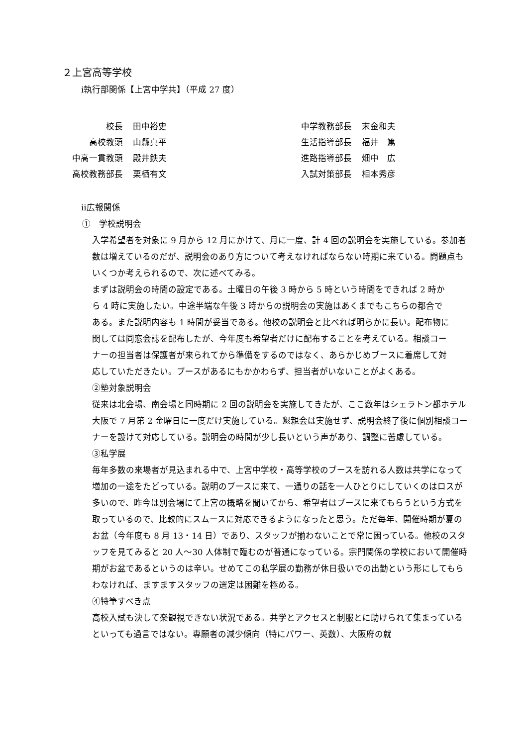２上宮高等学校
ⅰ執行部関係【上宮中学共】（平成 27 度）
| 校長 | 田中裕史 | | 中学教務部長 | 末金和夫 |
| 高校教頭 | 山縣真平 | | 生活指導部長 | 福井 篤 |
| 中高一貫教頭 | 殿井鉄夫 | | 進路指導部長 | 畑中 広 |
| 高校教務部長 | 栗栖有文 | | 入試対策部長 | 相本秀彦 |
ⅱ広報関係
①　学校説明会
入学希望者を対象に 9 月から 12 月にかけて、月に一度、計 4 回の説明会を実施している。参加者数は増えているのだが、説明会のあり方について考えなければならない時期に来ている。問題点もいくつか考えられるので、次に述べてみる。
まずは説明会の時間の設定である。土曜日の午後 3 時から 5 時という時間をできれば 2 時から 4 時に実施したい。中途半端な午後 3 時からの説明会の実施はあくまでもこちらの都合である。また説明内容も 1 時間が妥当である。他校の説明会と比べれば明らかに長い。配布物に関しては同窓会誌を配布したが、今年度も希望者だけに配布することを考えている。相談コーナーの担当者は保護者が来られてから準備をするのではなく、あらかじめブースに着席して対応していただきたい。ブースがあるにもかかわらず、担当者がいないことがよくある。
②塾対象説明会
従来は北会場、南会場と同時期に 2 回の説明会を実施してきたが、ここ数年はシェラトン都ホテル大阪で 7 月第 2 金曜日に一度だけ実施している。懇親会は実施せず、説明会終了後に個別相談コーナーを設けて対応している。説明会の時間が少し長いという声があり、調整に苦慮している。
③私学展
毎年多数の来場者が見込まれる中で、上宮中学校・高等学校のブースを訪れる人数は共学になって増加の一途をたどっている。説明のブースに来て、一通りの話を一人ひとりにしていくのはロスが多いので、昨今は別会場にて上宮の概略を聞いてから、希望者はブースに来てもらうという方式を取っているので、比較的にスムースに対応できるようになったと思う。ただ毎年、開催時期が夏のお盆（今年度も 8 月 13・14 日）であり、スタッフが揃わないことで常に困っている。他校のスタッフを見てみると 20 人～30 人体制で臨むのが普通になっている。宗門関係の学校において開催時期がお盆であるというのは辛い。せめてこの私学展の勤務が休日扱いでの出勤という形にしてもらわなければ、ますますスタッフの選定は困難を極める。
④特筆すべき点
高校入試も決して楽観視できない状況である。共学とアクセスと制服とに助けられて集まっているといっても過言ではない。専願者の減少傾向（特にパワー、英数）、大阪府の就